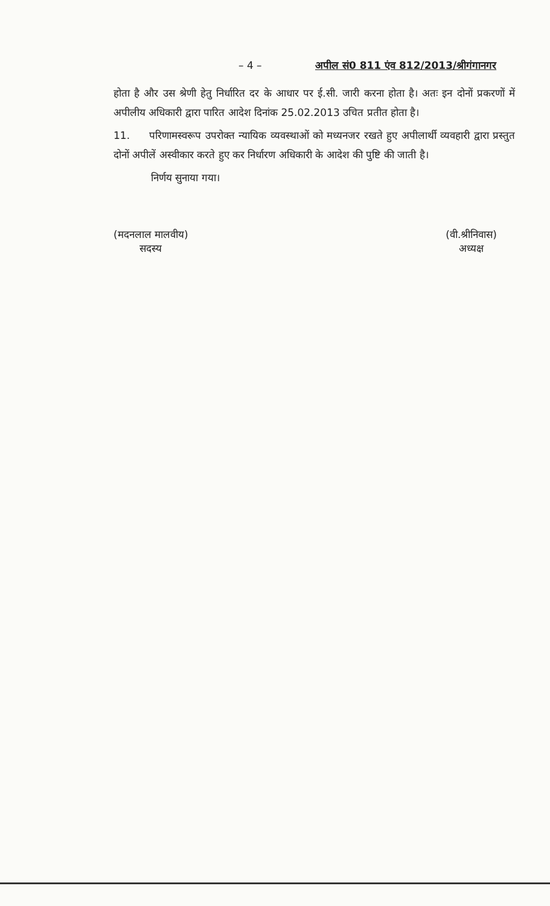– 4 – अपील सं0 811 एंव 812/2013/श्रीगंगानगर
होता है और उस श्रेणी हेतु निर्धारित दर के आधार पर ई.सी. जारी करना होता है। अतः इन दोनों प्रकरणों में अपीलीय अधिकारी द्वारा पारित आदेश दिनांक 25.02.2013 उचित प्रतीत होता है।
11. परिणामस्वरूप उपरोक्त न्यायिक व्यवस्थाओं को मध्यनजर रखते हुए अपीलार्थी व्यवहारी द्वारा प्रस्तुत दोनों अपीलें अस्वीकार करते हुए कर निर्धारण अधिकारी के आदेश की पुष्टि की जाती है।
निर्णय सुनाया गया।
(मदनलाल मालवीय)
सदस्य
(वी.श्रीनिवास)
अध्यक्ष